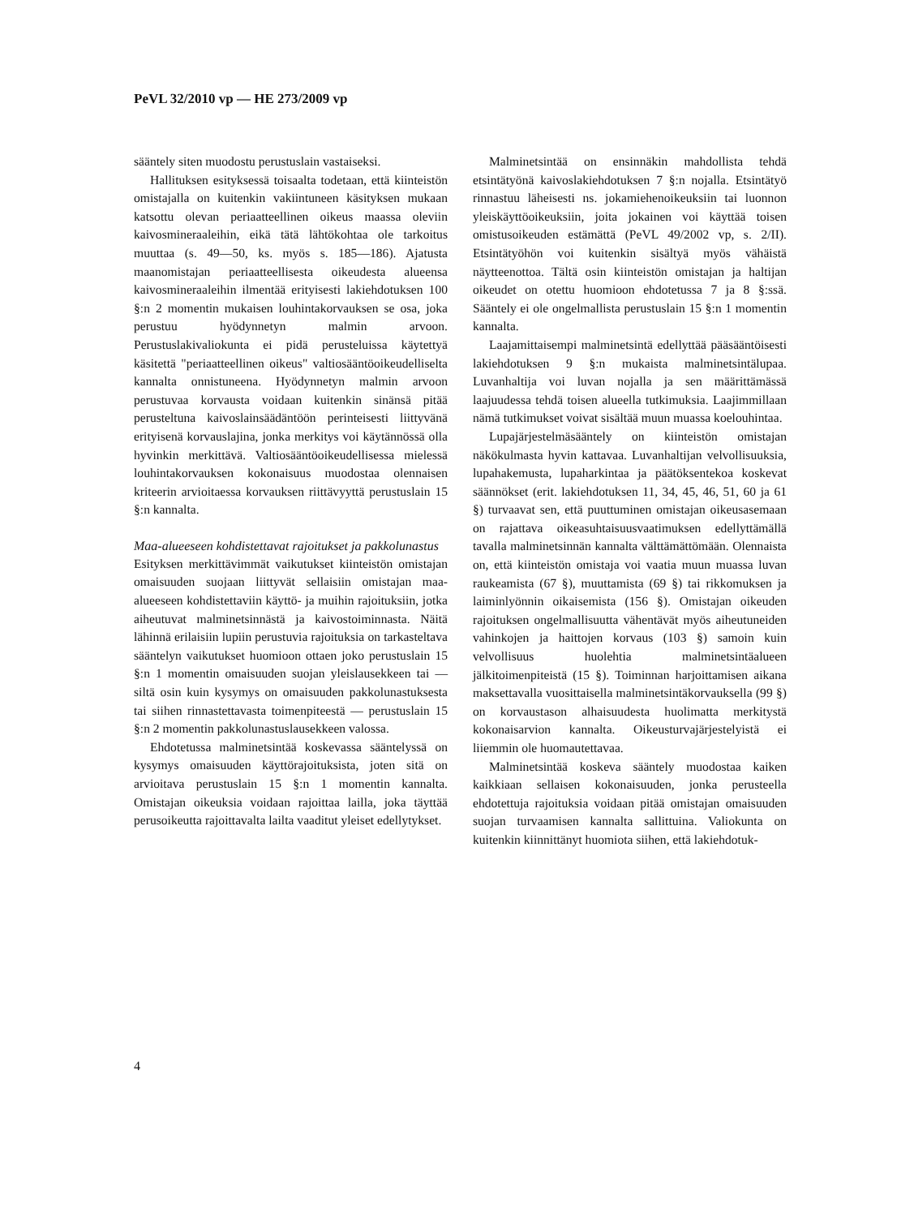PeVL 32/2010 vp — HE 273/2009 vp
sääntely siten muodostu perustuslain vastaiseksi.
Hallituksen esityksessä toisaalta todetaan, että kiinteistön omistajalla on kuitenkin vakiintuneen käsityksen mukaan katsottu olevan periaatteellinen oikeus maassa oleviin kaivosmineraaleihin, eikä tätä lähtökohtaa ole tarkoitus muuttaa (s. 49—50, ks. myös s. 185—186). Ajatusta maanomistajan periaatteellisesta oikeudesta alueensa kaivosmineraaleihin ilmentää erityisesti lakiehdotuksen 100 §:n 2 momentin mukaisen louhintakorvauksen se osa, joka perustuu hyödynnetyn malmin arvoon. Perustuslakivaliokunta ei pidä perusteluissa käytettyä käsitettä "periaatteellinen oikeus" valtiosääntöoikeudelliselta kannalta onnistuneena. Hyödynnetyn malmin arvoon perustuvaa korvausta voidaan kuitenkin sinänsä pitää perusteltuna kaivoslainsäädäntöön perinteisesti liittyvänä erityisenä korvauslajina, jonka merkitys voi käytännössä olla hyvinkin merkittävä. Valtiosääntöoikeudellisessa mielessä louhintakorvauksen kokonaisuus muodostaa olennaisen kriteerin arvioitaessa korvauksen riittävyyttä perustuslain 15 §:n kannalta.
Maa-alueeseen kohdistettavat rajoitukset ja pakkolunastus
Esityksen merkittävimmät vaikutukset kiinteistön omistajan omaisuuden suojaan liittyvät sellaisiin omistajan maa-alueeseen kohdistettaviin käyttö- ja muihin rajoituksiin, jotka aiheutuvat malminetsinnästä ja kaivostoiminnasta. Näitä lähinnä erilaisiin lupiin perustuvia rajoituksia on tarkasteltava sääntelyn vaikutukset huomioon ottaen joko perustuslain 15 §:n 1 momentin omaisuuden suojan yleislausekkeen tai — siltä osin kuin kysymys on omaisuuden pakkolunastuksesta tai siihen rinnastettavasta toimenpiteestä — perustuslain 15 §:n 2 momentin pakkolunastuslausekkeen valossa.
Ehdotetussa malminetsintää koskevassa sääntelyssä on kysymys omaisuuden käyttörajoituksista, joten sitä on arvioitava perustuslain 15 §:n 1 momentin kannalta. Omistajan oikeuksia voidaan rajoittaa lailla, joka täyttää perusoikeutta rajoittavalta lailta vaaditut yleiset edellytykset.
Malminetsintää on ensinnäkin mahdollista tehdä etsintätyönä kaivoslakiehdotuksen 7 §:n nojalla. Etsintätyö rinnastuu läheisesti ns. jokamiehenoikeuksiin tai luonnon yleiskäyttöoikeuksiin, joita jokainen voi käyttää toisen omistusoikeuden estämättä (PeVL 49/2002 vp, s. 2/II). Etsintätyöhön voi kuitenkin sisältyä myös vähäistä näytteenottoa. Tältä osin kiinteistön omistajan ja haltijan oikeudet on otettu huomioon ehdotetussa 7 ja 8 §:ssä. Sääntely ei ole ongelmallista perustuslain 15 §:n 1 momentin kannalta.
Laajamittaisempi malminetsintä edellyttää pääsääntöisesti lakiehdotuksen 9 §:n mukaista malminetsintälupaa. Luvanhaltija voi luvan nojalla ja sen määrittämässä laajuudessa tehdä toisen alueella tutkimuksia. Laajimmillaan nämä tutkimukset voivat sisältää muun muassa koelouhintaa.
Lupajärjestelmäsääntely on kiinteistön omistajan näkökulmasta hyvin kattavaa. Luvanhaltijan velvollisuuksia, lupahakemusta, lupaharkintaa ja päätöksentekoa koskevat säännökset (erit. lakiehdotuksen 11, 34, 45, 46, 51, 60 ja 61 §) turvaavat sen, että puuttuminen omistajan oikeusasemaan on rajattava oikeasuhtaisuusvaatimuksen edellyttämällä tavalla malminetsinnän kannalta välttämättömään. Olennaista on, että kiinteistön omistaja voi vaatia muun muassa luvan raukeamista (67 §), muuttamista (69 §) tai rikkomuksen ja laiminlyönnin oikaisemista (156 §). Omistajan oikeuden rajoituksen ongelmallisuutta vähentävät myös aiheutuneiden vahinkojen ja haittojen korvaus (103 §) samoin kuin velvollisuus huolehtia malminetsintäalueen jälkitoimenpiteistä (15 §). Toiminnan harjoittamisen aikana maksettavalla vuosittaisella malminetsintäkorvauksella (99 §) on korvaustason alhaisuudesta huolimatta merkitystä kokonaisarvion kannalta. Oikeusturvajärjestelyistä ei liiemmin ole huomautettavaa.
Malminetsintää koskeva sääntely muodostaa kaiken kaikkiaan sellaisen kokonaisuuden, jonka perusteella ehdotettuja rajoituksia voidaan pitää omistajan omaisuuden suojan turvaamisen kannalta sallittuina. Valiokunta on kuitenkin kiinnittänyt huomiota siihen, että lakiehdotuk-
4